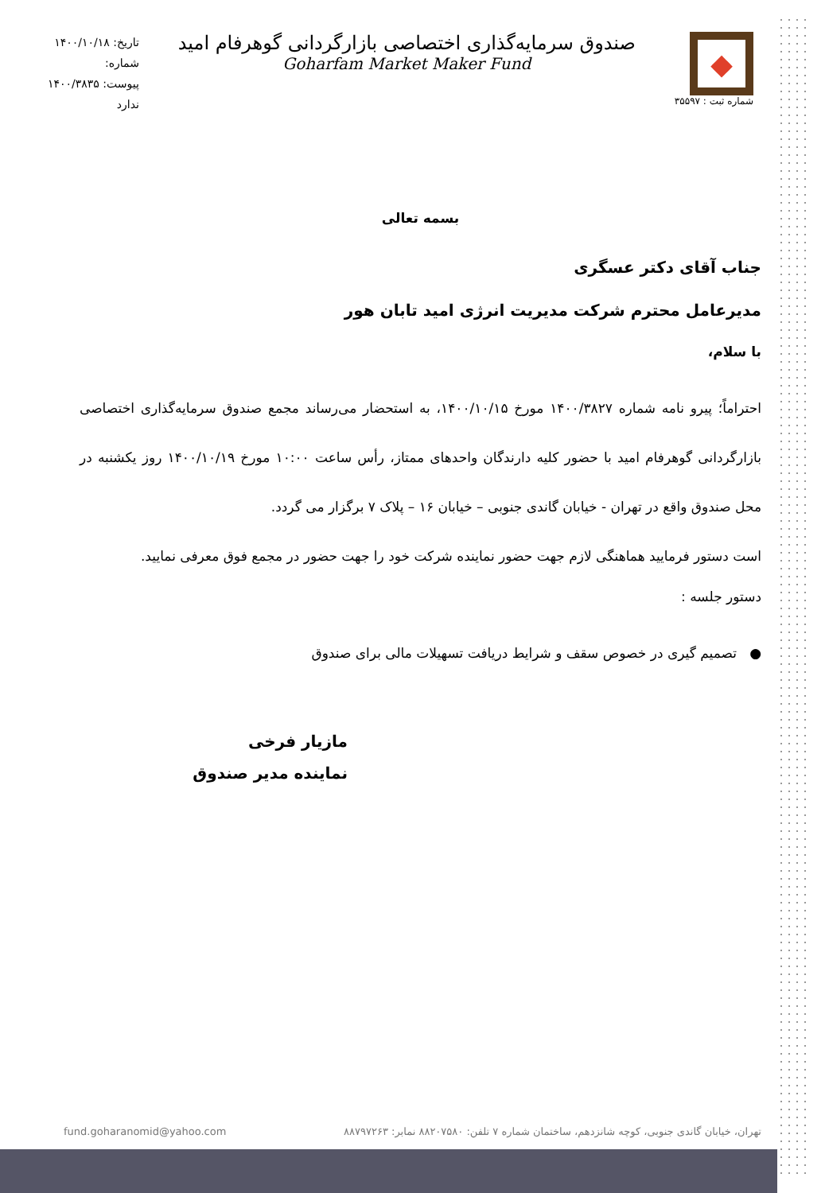◆
شماره ثبت : ۳۵۵۹۷
صندوق سرمایه‌گذاری اختصاصی بازارگردانی گوهرفام امید
Goharfam Market Maker Fund
تاریخ: ۱۴۰۰/۱۰/۱۸
شماره:
پیوست: ۱۴۰۰/۳۸۳۵
ندارد
بسمه تعالی
جناب آقای دکتر عسگری
مدیرعامل محترم شرکت مدیریت انرژی امید تابان هور
با سلام،
احتراماً؛ پیرو نامه شماره ۱۴۰۰/۳۸۲۷ مورخ ۱۴۰۰/۱۰/۱۵، به استحضار می‌رساند مجمع صندوق سرمایه‌گذاری اختصاصی بازارگردانی گوهرفام امید با حضور کلیه دارندگان واحدهای ممتاز، رأس ساعت ۱۰:۰۰ مورخ ۱۴۰۰/۱۰/۱۹ روز یکشنبه در محل صندوق واقع در تهران - خیابان گاندی جنوبی – خیابان ۱۶ – پلاک ۷ برگزار می گردد.
است دستور فرمایید هماهنگی لازم جهت حضور نماینده شرکت خود را جهت حضور در مجمع فوق معرفی نمایید.
دستور جلسه :
● تصمیم گیری در خصوص سقف و شرایط دریافت تسهیلات مالی برای صندوق
مازیار فرخی
نماینده مدیر صندوق
fund.goharanomid@yahoo.com تهران، خیابان گاندی جنوبی، کوچه شانزدهم، ساختمان شماره ۷ تلفن: ۸۸۲۰۷۵۸۰ نمابر: ۸۸۷۹۷۲۶۳